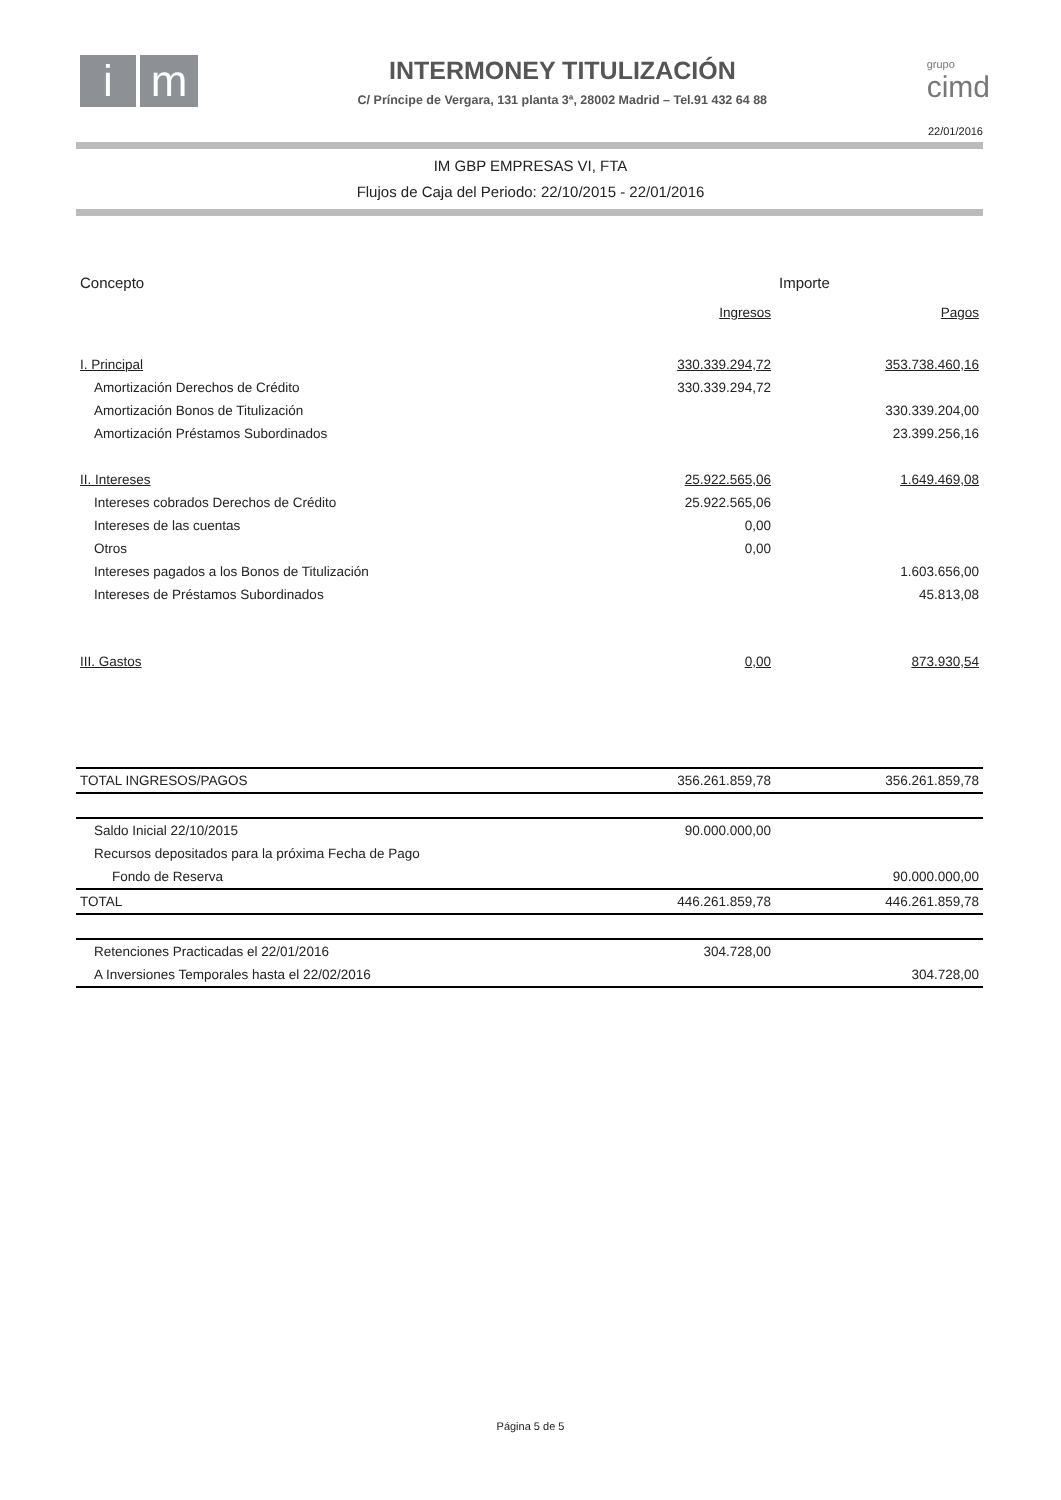i m
INTERMONEY TITULIZACIÓN
C/ Príncipe de Vergara, 131 planta 3ª, 28002 Madrid – Tel.91 432 64 88
grupo
cimd
22/01/2016
IM GBP EMPRESAS VI, FTA
Flujos de Caja del Periodo: 22/10/2015 - 22/01/2016
| Concepto | | Importe |
| | Ingresos | Pagos |
| I. Principal | 330.339.294,72 | 353.738.460,16 |
| Amortización Derechos de Crédito | 330.339.294,72 | |
| Amortización Bonos de Titulización | | 330.339.204,00 |
| Amortización Préstamos Subordinados | | 23.399.256,16 |
| II. Intereses | 25.922.565,06 | 1.649.469,08 |
| Intereses cobrados Derechos de Crédito | 25.922.565,06 | |
| Intereses de las cuentas | 0,00 | |
| Otros | 0,00 | |
| Intereses pagados a los Bonos de Titulización | | 1.603.656,00 |
| Intereses de Préstamos Subordinados | | 45.813,08 |
| III. Gastos | 0,00 | 873.930,54 |
| TOTAL INGRESOS/PAGOS | 356.261.859,78 | 356.261.859,78 |
| Saldo Inicial 22/10/2015 | 90.000.000,00 | |
| Recursos depositados para la próxima Fecha de Pago | | |
| Fondo de Reserva | | 90.000.000,00 |
| TOTAL | 446.261.859,78 | 446.261.859,78 |
| Retenciones Practicadas el 22/01/2016 | 304.728,00 | |
| A Inversiones Temporales hasta el 22/02/2016 | | 304.728,00 |
Página 5 de 5